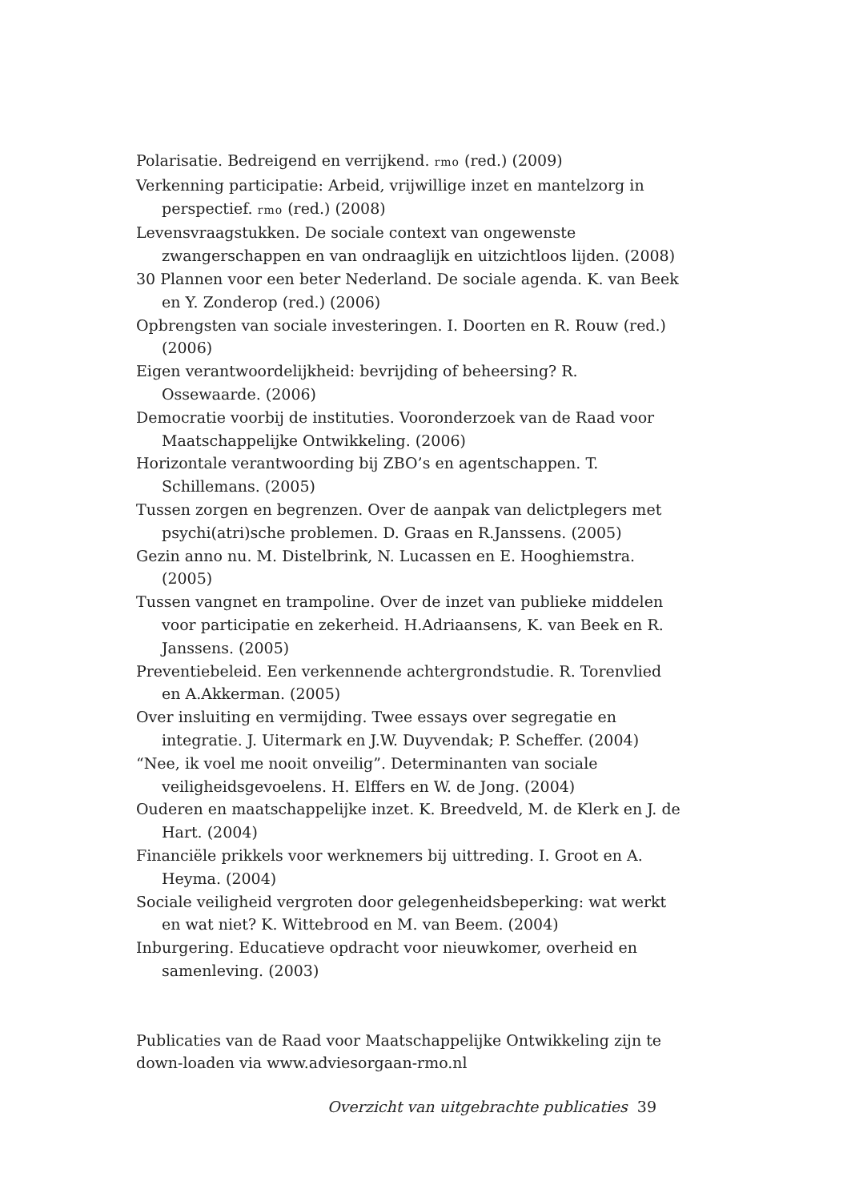Polarisatie. Bedreigend en verrijkend. rmo (red.) (2009)
Verkenning participatie: Arbeid, vrijwillige inzet en mantelzorg in perspectief. rmo (red.) (2008)
Levensvraagstukken. De sociale context van ongewenste zwangerschappen en van ondraaglijk en uitzichtloos lijden. (2008)
30 Plannen voor een beter Nederland. De sociale agenda. K. van Beek en Y. Zonderop (red.) (2006)
Opbrengsten van sociale investeringen. I. Doorten en R. Rouw (red.) (2006)
Eigen verantwoordelijkheid: bevrijding of beheersing? R. Ossewaarde. (2006)
Democratie voorbij de instituties. Vooronderzoek van de Raad voor Maatschappelijke Ontwikkeling. (2006)
Horizontale verantwoording bij ZBO’s en agentschappen. T. Schillemans. (2005)
Tussen zorgen en begrenzen. Over de aanpak van delictplegers met psychi(atri)sche problemen. D. Graas en R.Janssens. (2005)
Gezin anno nu. M. Distelbrink, N. Lucassen en E. Hooghiemstra. (2005)
Tussen vangnet en trampoline. Over de inzet van publieke middelen voor participatie en zekerheid. H.Adriaansens, K. van Beek en R. Janssens. (2005)
Preventiebeleid. Een verkennende achtergrondstudie. R. Torenvlied en A.Akkerman. (2005)
Over insluiting en vermijding. Twee essays over segregatie en integratie. J. Uitermark en J.W. Duyvendak; P. Scheffer. (2004)
“Nee, ik voel me nooit onveilig”. Determinanten van sociale veiligheidsgevoelens. H. Elffers en W. de Jong. (2004)
Ouderen en maatschappelijke inzet. K. Breedveld, M. de Klerk en J. de Hart. (2004)
Financiële prikkels voor werknemers bij uittreding. I. Groot en A. Heyma. (2004)
Sociale veiligheid vergroten door gelegenheidsbeperking: wat werkt en wat niet? K. Wittebrood en M. van Beem. (2004)
Inburgering. Educatieve opdracht voor nieuwkomer, overheid en samenleving. (2003)
Publicaties van de Raad voor Maatschappelijke Ontwikkeling zijn te down-loaden via www.adviesorgaan-rmo.nl
Overzicht van uitgebrachte publicaties 39